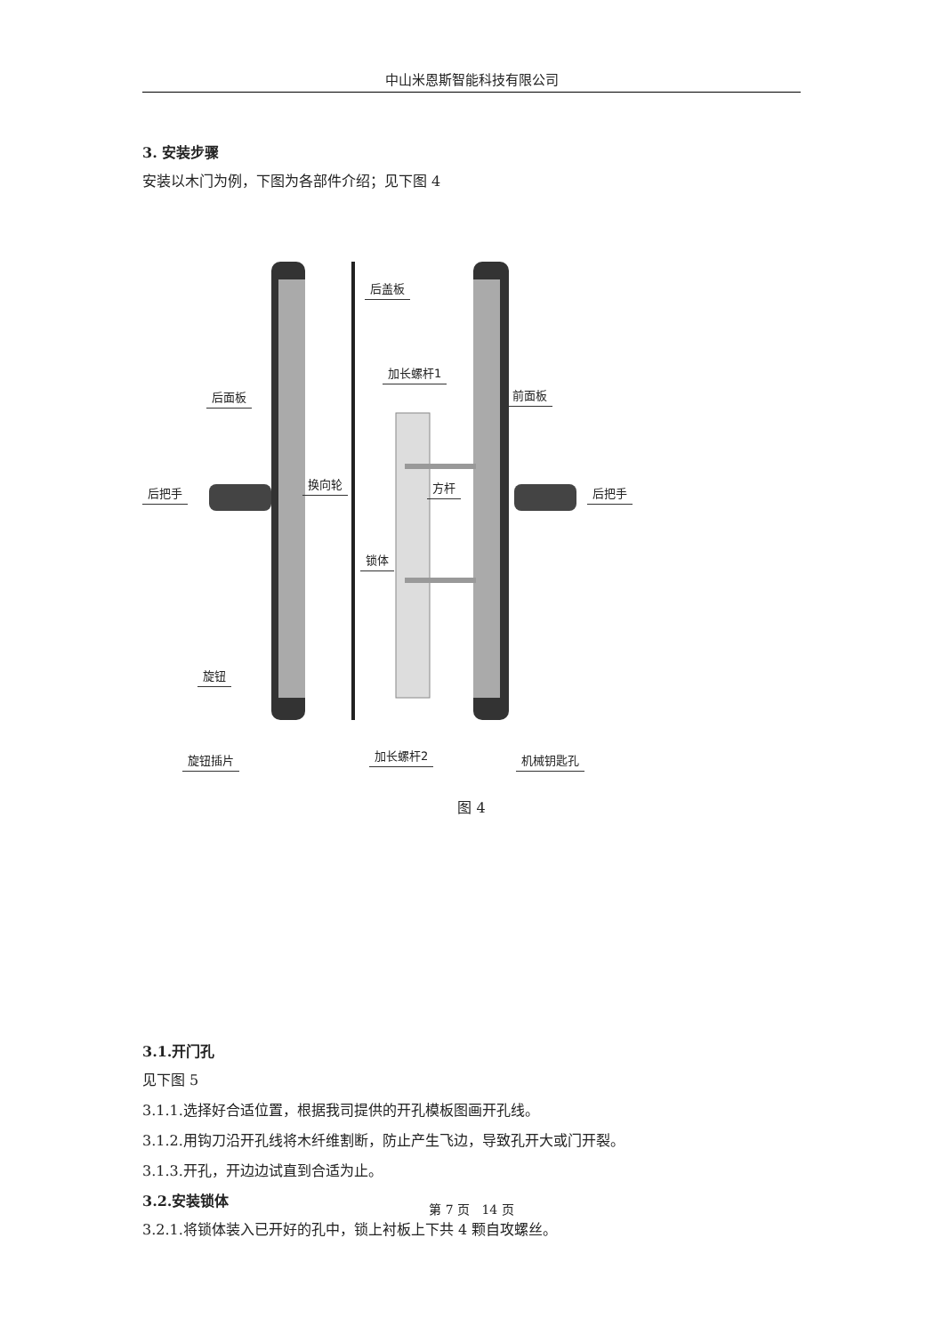中山米恩斯智能科技有限公司
3. 安装步骤
安装以木门为例，下图为各部件介绍；见下图 4
后盖板
加长螺杆1
后面板 前面板
换向轮 方杆 后把手 后把手
锁体
旋钮
旋钮插片 加长螺杆2 机械钥匙孔
图 4
3.1.开门孔
见下图 5
3.1.1.选择好合适位置，根据我司提供的开孔模板图画开孔线。
3.1.2.用钩刀沿开孔线将木纤维割断，防止产生飞边，导致孔开大或门开裂。
3.1.3.开孔，开边边试直到合适为止。
3.2.安装锁体
3.2.1.将锁体装入已开好的孔中，锁上衬板上下共 4 颗自攻螺丝。
第 7 页 14 页